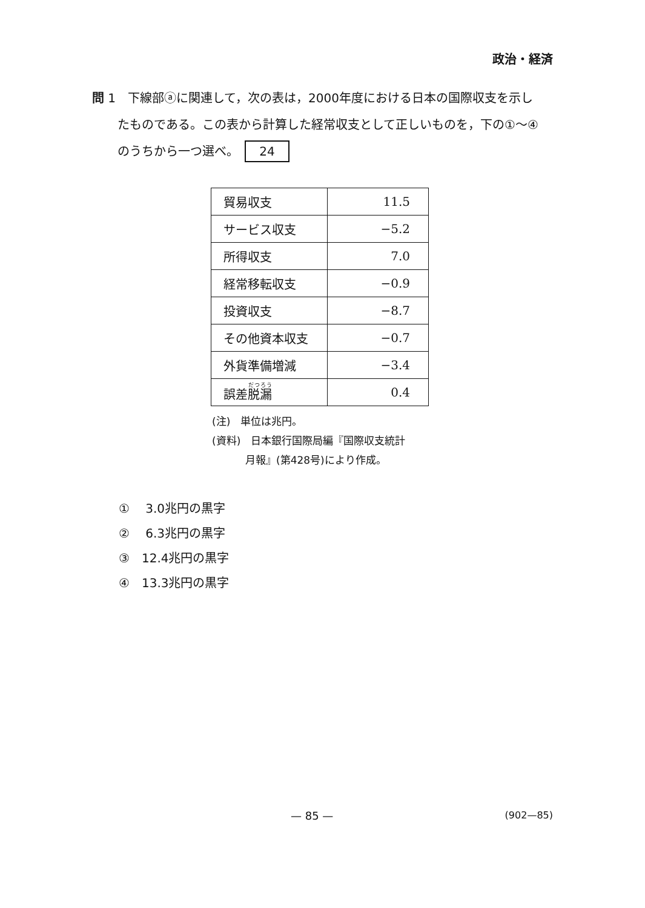政治・経済
問 1　下線部ⓐに関連して，次の表は，2000年度における日本の国際収支を示し
たものである。この表から計算した経常収支として正しいものを，下の①～④
のうちから一つ選べ。 24
| 貿易収支 | 11.5 |
| サービス収支 | −5.2 |
| 所得収支 | 7.0 |
| 経常移転収支 | −0.9 |
| 投資収支 | −8.7 |
| その他資本収支 | −0.7 |
| 外貨準備増減 | −3.4 |
| 誤差 脱漏 | 0.4 |
(注)　単位は兆円。
(資料)　日本銀行国際局編『国際収支統計
月報』(第428号)により作成。
①　 3.0兆円の黒字
②　 6.3兆円の黒字
③　12.4兆円の黒字
④　13.3兆円の黒字
— 85 — (902—85)